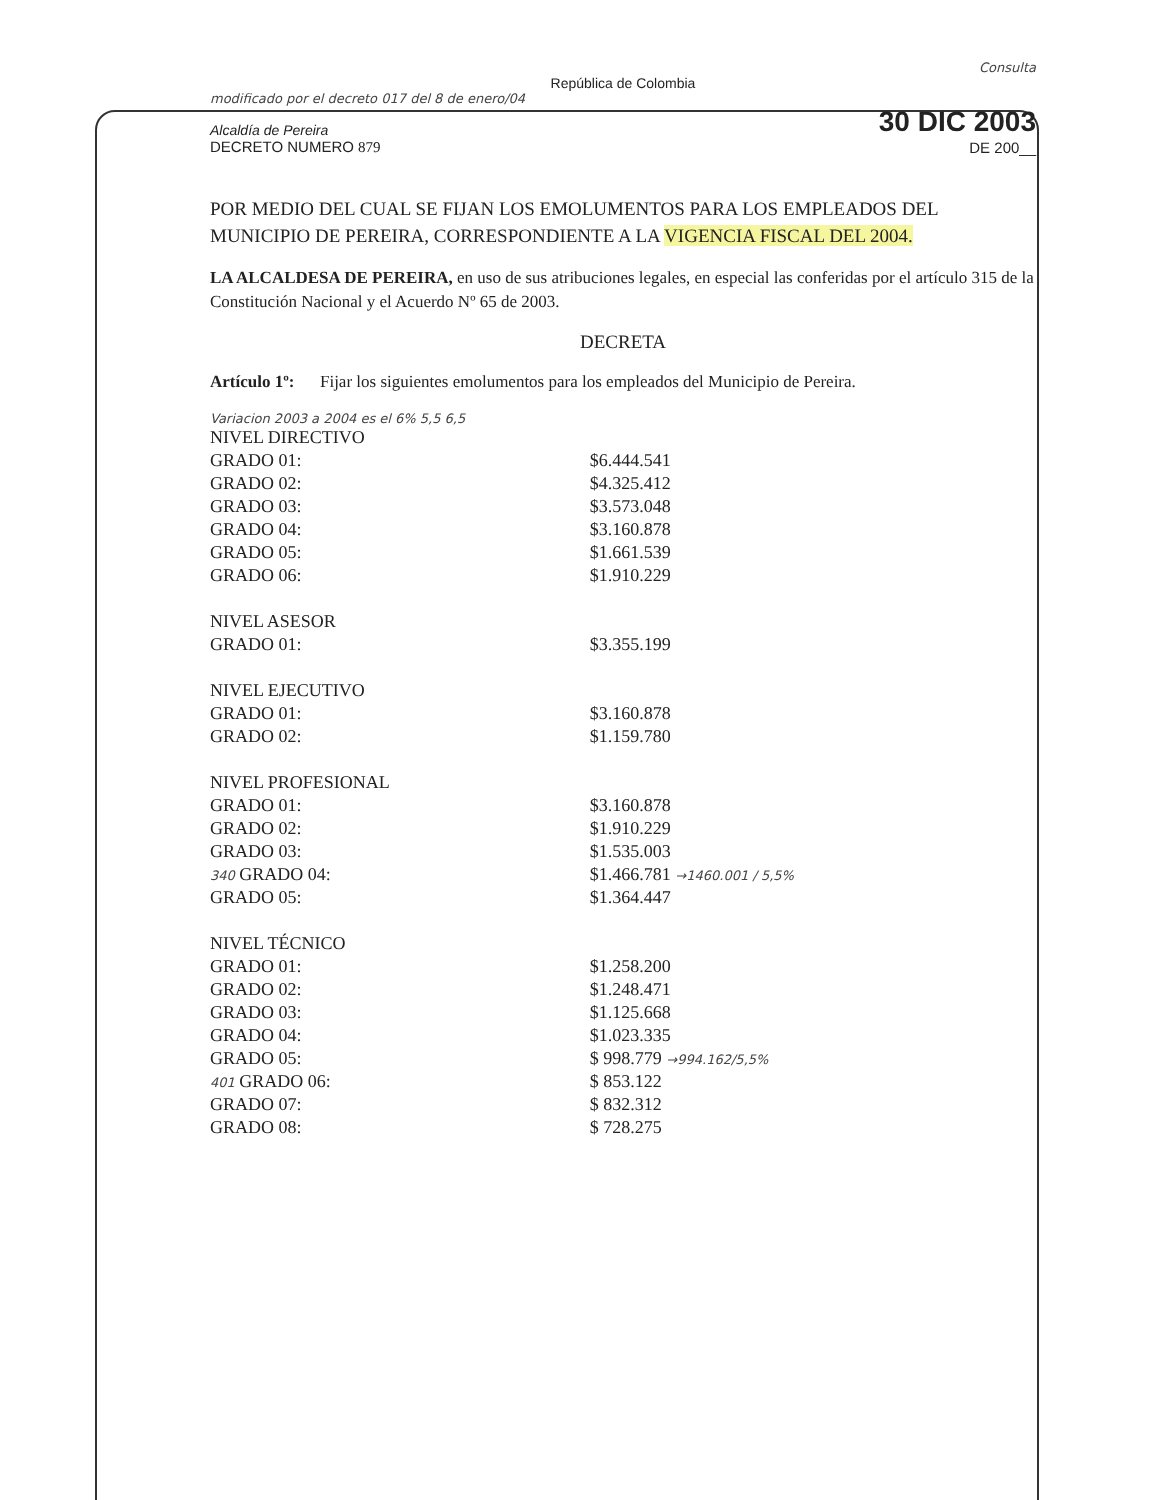Consulta
República de Colombia
modificado por el decreto 017 del 8 de enero/04
Alcaldía de Pereira 30 DIC 2003
DECRETO NUMERO 879 DE 200__
POR MEDIO DEL CUAL SE FIJAN LOS EMOLUMENTOS PARA LOS EMPLEADOS DEL MUNICIPIO DE PEREIRA, CORRESPONDIENTE A LA VIGENCIA FISCAL DEL 2004.
LA ALCALDESA DE PEREIRA, en uso de sus atribuciones legales, en especial las conferidas por el artículo 315 de la Constitución Nacional y el Acuerdo Nº 65 de 2003.
DECRETA
Artículo 1º: Fijar los siguientes emolumentos para los empleados del Municipio de Pereira.
Variacion 2003 a 2004 es el 6% 5,5 6,5
| NIVEL DIRECTIVO | |
| GRADO 01: | $6.444.541 |
| GRADO 02: | $4.325.412 |
| GRADO 03: | $3.573.048 |
| GRADO 04: | $3.160.878 |
| GRADO 05: | $1.661.539 |
| GRADO 06: | $1.910.229 |
| NIVEL ASESOR | |
| GRADO 01: | $3.355.199 |
| NIVEL EJECUTIVO | |
| GRADO 01: | $3.160.878 |
| GRADO 02: | $1.159.780 |
| NIVEL PROFESIONAL | |
| GRADO 01: | $3.160.878 |
| GRADO 02: | $1.910.229 |
| GRADO 03: | $1.535.003 |
| 340 GRADO 04: | $1.466.781 →1460.001 / 5,5% |
| GRADO 05: | $1.364.447 |
| NIVEL TÉCNICO | |
| GRADO 01: | $1.258.200 |
| GRADO 02: | $1.248.471 |
| GRADO 03: | $1.125.668 |
| GRADO 04: | $1.023.335 |
| GRADO 05: | $ 998.779 →994.162/5,5% |
| 401 GRADO 06: | $ 853.122 |
| GRADO 07: | $ 832.312 |
| GRADO 08: | $ 728.275 |